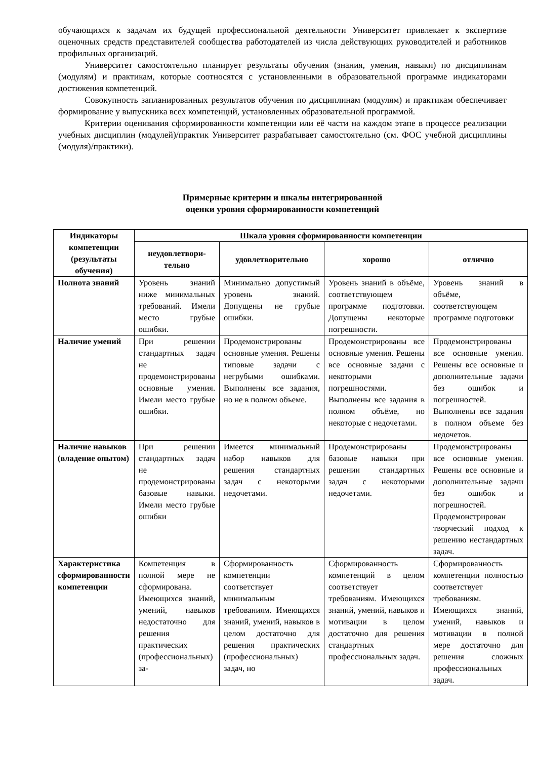обучающихся к задачам их будущей профессиональной деятельности Университет привлекает к экспертизе оценочных средств представителей сообщества работодателей из числа действующих руководителей и работников профильных организаций.
Университет самостоятельно планирует результаты обучения (знания, умения, навыки) по дисциплинам (модулям) и практикам, которые соотносятся с установленными в образовательной программе индикаторами достижения компетенций.
Совокупность запланированных результатов обучения по дисциплинам (модулям) и практикам обеспечивает формирование у выпускника всех компетенций, установленных образовательной программой.
Критерии оценивания сформированности компетенции или её части на каждом этапе в процессе реализации учебных дисциплин (модулей)/практик Университет разрабатывает самостоятельно (см. ФОС учебной дисциплины (модуля)/практики).
Примерные критерии и шкалы интегрированной
оценки уровня сформированности компетенций
| Индикаторы компетенции (результаты обучения) | Шкала уровня сформированности компетенции | | | |
| --- | --- | --- | --- | --- |
| | неудовлетвори-тельно | удовлетворительно | хорошо | отлично |
| Полнота знаний | Уровень знаний ниже минимальных требований. Имели место грубые ошибки. | Минимально допустимый уровень знаний. Допущены не грубые ошибки. | Уровень знаний в объёме, соответствующем программе подготовки. Допущены некоторые погрешности. | Уровень знаний в объёме, соответствующем программе подготовки |
| Наличие умений | При решении стандартных задач не продемонстрированы основные умения. Имели место грубые ошибки. | Продемонстрированы основные умения. Решены типовые задачи с негрубыми ошибками. Выполнены все задания, но не в полном объеме. | Продемонстрированы все основные умения. Решены все основные задачи с некоторыми погрешностями. Выполнены все задания в полном объёме, но некоторые с недочетами. | Продемонстрированы все основные умения. Решены все основные и дополнительные задачи без ошибок и погрешностей. Выполнены все задания в полном объеме без недочетов. |
| Наличие навыков (владение опытом) | При решении стандартных задач не продемонстрированы базовые навыки. Имели место грубые ошибки | Имеется минимальный набор навыков для решения стандартных задач с некоторыми недочетами. | Продемонстрированы базовые навыки при решении стандартных задач с некоторыми недочетами. | Продемонстрированы все основные умения. Решены все основные и дополнительные задачи без ошибок и погрешностей. Продемонстрирован творческий подход к решению нестандартных задач. |
| Характеристика сформированности компетенции | Компетенция в полной мере не сформирована. Имеющихся знаний, умений, навыков недостаточно для решения практических (профессиональных) за- | Сформированность компетенции соответствует минимальным требованиям. Имеющихся знаний, умений, навыков в целом достаточно для решения практических (профессиональных) задач, но | Сформированность компетенций в целом соответствует требованиям. Имеющихся знаний, умений, навыков и мотивации в целом достаточно для решения стандартных профессиональных задач. | Сформированность компетенции полностью соответствует требованиям. Имеющихся знаний, умений, навыков и мотивации в полной мере достаточно для решения сложных профессиональных задач. |